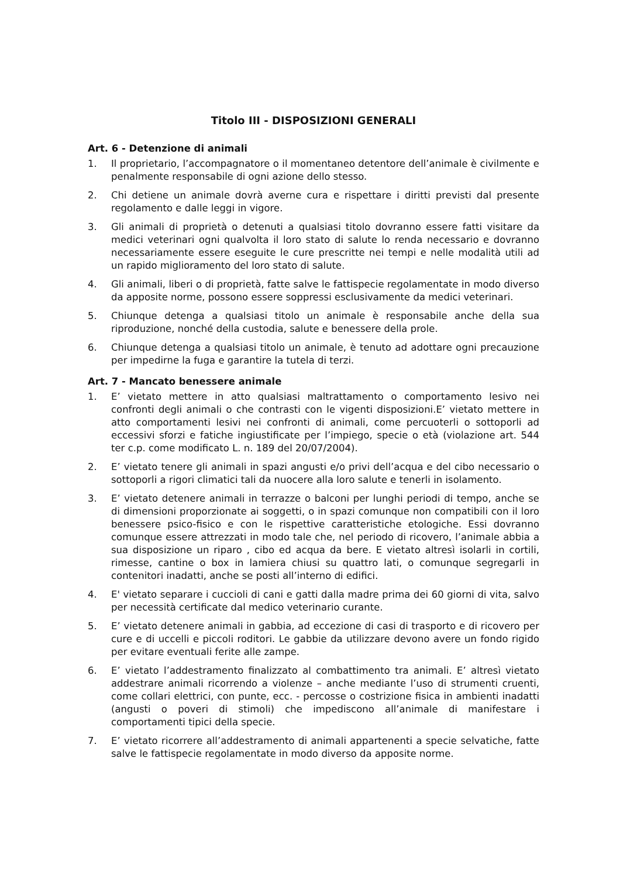Titolo III - DISPOSIZIONI GENERALI
Art. 6 - Detenzione di animali
1. Il proprietario, l’accompagnatore o il momentaneo detentore dell’animale è civilmente e penalmente responsabile di ogni azione dello stesso.
2. Chi detiene un animale dovrà averne cura e rispettare i diritti previsti dal presente regolamento e dalle leggi in vigore.
3. Gli animali di proprietà o detenuti a qualsiasi titolo dovranno essere fatti visitare da medici veterinari ogni qualvolta il loro stato di salute lo renda necessario e dovranno necessariamente essere eseguite le cure prescritte nei tempi e nelle modalità utili ad un rapido miglioramento del loro stato di salute.
4. Gli animali, liberi o di proprietà, fatte salve le fattispecie regolamentate in modo diverso da apposite norme, possono essere soppressi esclusivamente da medici veterinari.
5. Chiunque detenga a qualsiasi titolo un animale è responsabile anche della sua riproduzione, nonché della custodia, salute e benessere della prole.
6. Chiunque detenga a qualsiasi titolo un animale, è tenuto ad adottare ogni precauzione per impedirne la fuga e garantire la tutela di terzi.
Art. 7 - Mancato benessere animale
1. E’ vietato mettere in atto qualsiasi maltrattamento o comportamento lesivo nei confronti degli animali o che contrasti con le vigenti disposizioni.E’ vietato mettere in atto comportamenti lesivi nei confronti di animali, come percuoterli o sottoporli ad eccessivi sforzi e fatiche ingiustificate per l’impiego, specie o età (violazione art. 544 ter c.p. come modificato L. n. 189 del 20/07/2004).
2. E’ vietato tenere gli animali in spazi angusti e/o privi dell’acqua e del cibo necessario o sottoporli a rigori climatici tali da nuocere alla loro salute e tenerli in isolamento.
3. E’ vietato detenere animali in terrazze o balconi per lunghi periodi di tempo, anche se di dimensioni proporzionate ai soggetti, o in spazi comunque non compatibili con il loro benessere psico-fisico e con le rispettive caratteristiche etologiche. Essi dovranno comunque essere attrezzati in modo tale che, nel periodo di ricovero, l’animale abbia a sua disposizione un riparo , cibo ed acqua da bere. E vietato altresì isolarli in cortili, rimesse, cantine o box in lamiera chiusi su quattro lati, o comunque segregarli in contenitori inadatti, anche se posti all’interno di edifici.
4. E' vietato separare i cuccioli di cani e gatti dalla madre prima dei 60 giorni di vita, salvo per necessità certificate dal medico veterinario curante.
5. E’ vietato detenere animali in gabbia, ad eccezione di casi di trasporto e di ricovero per cure e di uccelli e piccoli roditori. Le gabbie da utilizzare devono avere un fondo rigido per evitare eventuali ferite alle zampe.
6. E’ vietato l’addestramento finalizzato al combattimento tra animali. E’ altresì vietato addestrare animali ricorrendo a violenze – anche mediante l’uso di strumenti cruenti, come collari elettrici, con punte, ecc. - percosse o costrizione fisica in ambienti inadatti (angusti o poveri di stimoli) che impediscono all’animale di manifestare i comportamenti tipici della specie.
7. E’ vietato ricorrere all’addestramento di animali appartenenti a specie selvatiche, fatte salve le fattispecie regolamentate in modo diverso da apposite norme.